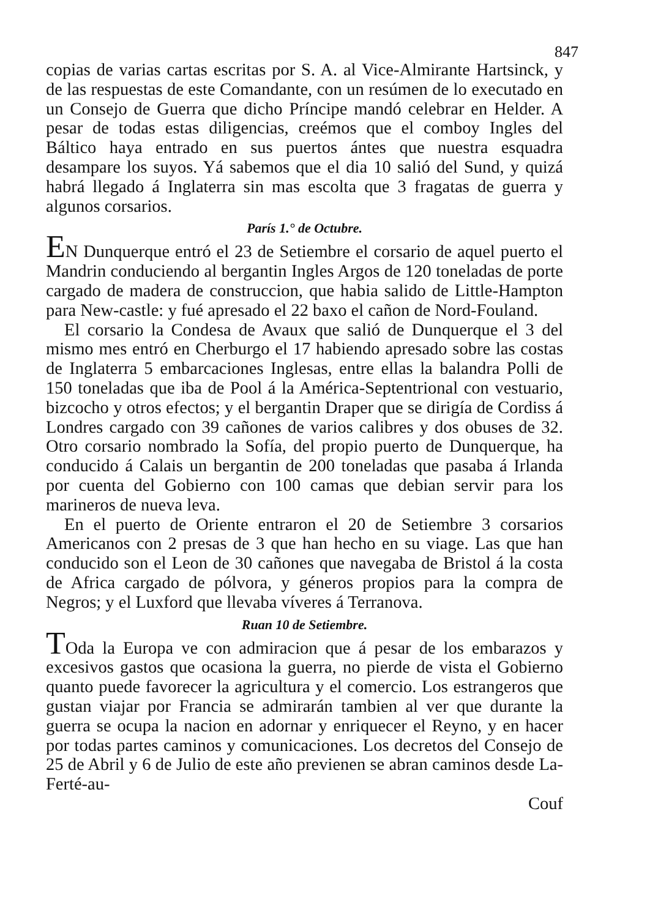847
copias de varias cartas escritas por S. A. al Vice-Almirante Hartsinck, y de las respuestas de este Comandante, con un resúmen de lo executado en un Consejo de Guerra que dicho Príncipe mandó celebrar en Helder. A pesar de todas estas diligencias, creémos que el comboy Ingles del Báltico haya entrado en sus puertos ántes que nuestra esquadra desampare los suyos. Yá sabemos que el dia 10 salió del Sund, y quizá habrá llegado á Inglaterra sin mas escolta que 3 fragatas de guerra y algunos corsarios.
París 1.° de Octubre.
EN Dunquerque entró el 23 de Setiembre el corsario de aquel puerto el Mandrin conduciendo al bergantin Ingles Argos de 120 toneladas de porte cargado de madera de construccion, que habia salido de Little-Hampton para New-castle: y fué apresado el 22 baxo el cañon de Nord-Fouland.
El corsario la Condesa de Avaux que salió de Dunquerque el 3 del mismo mes entró en Cherburgo el 17 habiendo apresado sobre las costas de Inglaterra 5 embarcaciones Inglesas, entre ellas la balandra Polli de 150 toneladas que iba de Pool á la América-Septentrional con vestuario, bizcocho y otros efectos; y el bergantin Draper que se dirigía de Cordiss á Londres cargado con 39 cañones de varios calibres y dos obuses de 32. Otro corsario nombrado la Sofía, del propio puerto de Dunquerque, ha conducido á Calais un bergantin de 200 toneladas que pasaba á Irlanda por cuenta del Gobierno con 100 camas que debian servir para los marineros de nueva leva.
En el puerto de Oriente entraron el 20 de Setiembre 3 corsarios Americanos con 2 presas de 3 que han hecho en su viage. Las que han conducido son el Leon de 30 cañones que navegaba de Bristol á la costa de Africa cargado de pólvora, y géneros propios para la compra de Negros; y el Luxford que llevaba víveres á Terranova.
Ruan 10 de Setiembre.
TOda la Europa ve con admiracion que á pesar de los embarazos y excesivos gastos que ocasiona la guerra, no pierde de vista el Gobierno quanto puede favorecer la agricultura y el comercio. Los estrangeros que gustan viajar por Francia se admirarán tambien al ver que durante la guerra se ocupa la nacion en adornar y enriquecer el Reyno, y en hacer por todas partes caminos y comunicaciones. Los decretos del Consejo de 25 de Abril y 6 de Julio de este año previenen se abran caminos desde La-Ferté-au-
Couf